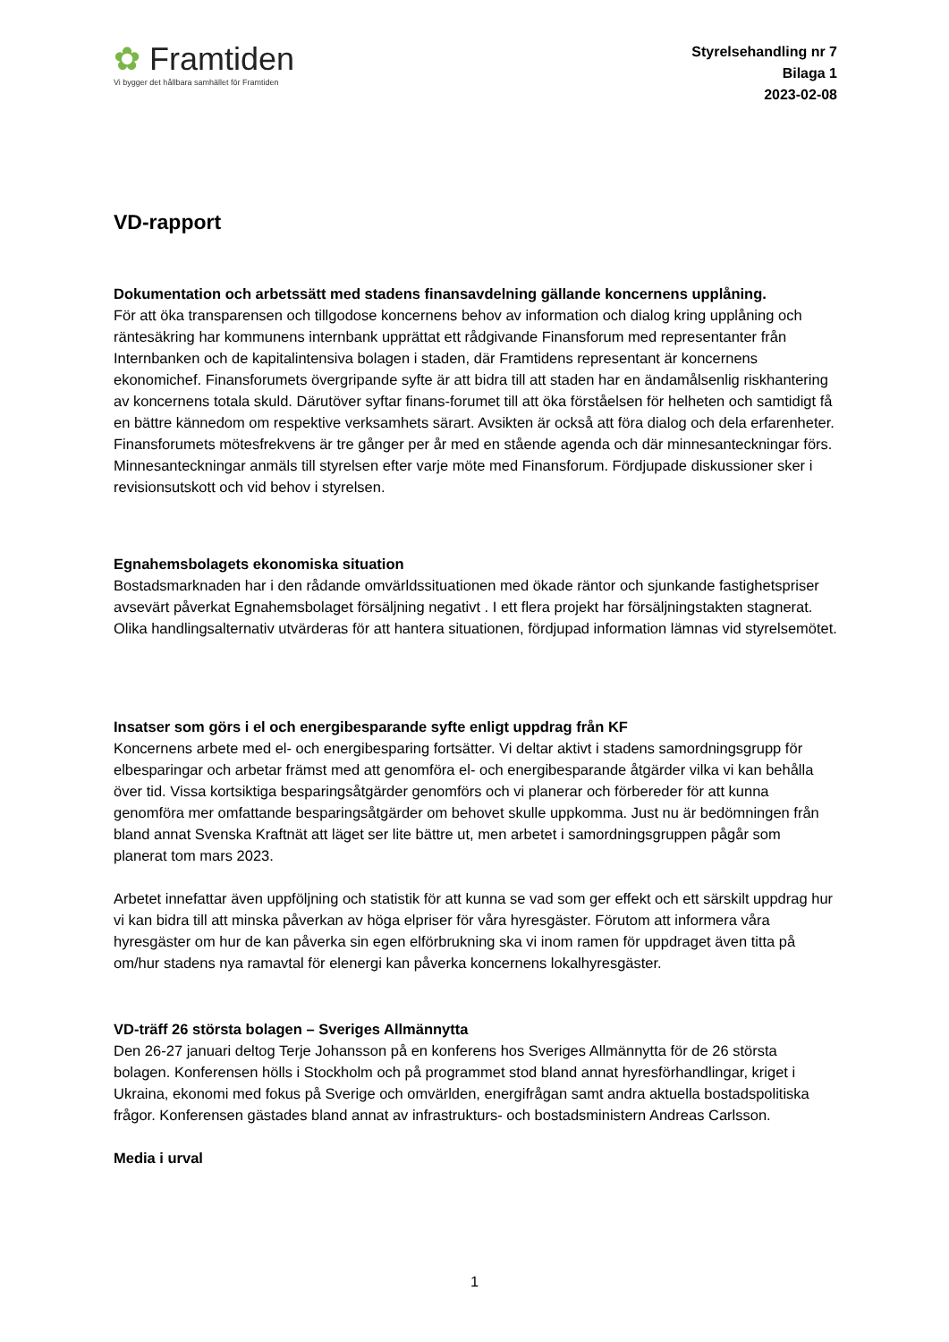✿ Framtiden
Vi bygger det hållbara samhället för Framtiden
Styrelsehandling nr 7
Bilaga 1
2023-02-08
VD-rapport
Dokumentation och arbetssätt med stadens finansavdelning gällande koncernens upplåning.
För att öka transparensen och tillgodose koncernens behov av information och dialog kring upplåning och räntesäkring har kommunens internbank upprättat ett rådgivande Finansforum med representanter från Internbanken och de kapitalintensiva bolagen i staden, där Framtidens representant är koncernens ekonomichef. Finansforumets övergripande syfte är att bidra till att staden har en ändamålsenlig riskhantering av koncernens totala skuld. Därutöver syftar finans-forumet till att öka förståelsen för helheten och samtidigt få en bättre kännedom om respektive verksamhets särart. Avsikten är också att föra dialog och dela erfarenheter. Finansforumets mötesfrekvens är tre gånger per år med en stående agenda och där minnesanteckningar förs. Minnesanteckningar anmäls till styrelsen efter varje möte med Finansforum. Fördjupade diskussioner sker i revisionsutskott och vid behov i styrelsen.
Egnahemsbolagets ekonomiska situation
Bostadsmarknaden har i den rådande omvärldssituationen med ökade räntor och sjunkande fastighetspriser avsevärt påverkat Egnahemsbolaget försäljning negativt . I ett flera projekt har försäljningstakten stagnerat. Olika handlingsalternativ utvärderas för att hantera situationen, fördjupad information lämnas vid styrelsemötet.
Insatser som görs i el och energibesparande syfte enligt uppdrag från KF
Koncernens arbete med el- och energibesparing fortsätter. Vi deltar aktivt i stadens samordningsgrupp för elbesparingar och arbetar främst med att genomföra el- och energibesparande åtgärder vilka vi kan behålla över tid. Vissa kortsiktiga besparingsåtgärder genomförs och vi planerar och förbereder för att kunna genomföra mer omfattande besparingsåtgärder om behovet skulle uppkomma. Just nu är bedömningen från bland annat Svenska Kraftnät att läget ser lite bättre ut, men arbetet i samordningsgruppen pågår som planerat tom mars 2023.
Arbetet innefattar även uppföljning och statistik för att kunna se vad som ger effekt och ett särskilt uppdrag hur vi kan bidra till att minska påverkan av höga elpriser för våra hyresgäster. Förutom att informera våra hyresgäster om hur de kan påverka sin egen elförbrukning ska vi inom ramen för uppdraget även titta på om/hur stadens nya ramavtal för elenergi kan påverka koncernens lokalhyresgäster.
VD-träff 26 största bolagen – Sveriges Allmännytta
Den 26-27 januari deltog Terje Johansson på en konferens hos Sveriges Allmännytta för de 26 största bolagen. Konferensen hölls i Stockholm och på programmet stod bland annat hyresförhandlingar, kriget i Ukraina, ekonomi med fokus på Sverige och omvärlden, energifrågan samt andra aktuella bostadspolitiska frågor. Konferensen gästades bland annat av infrastrukturs- och bostadsministern Andreas Carlsson.
Media i urval
1